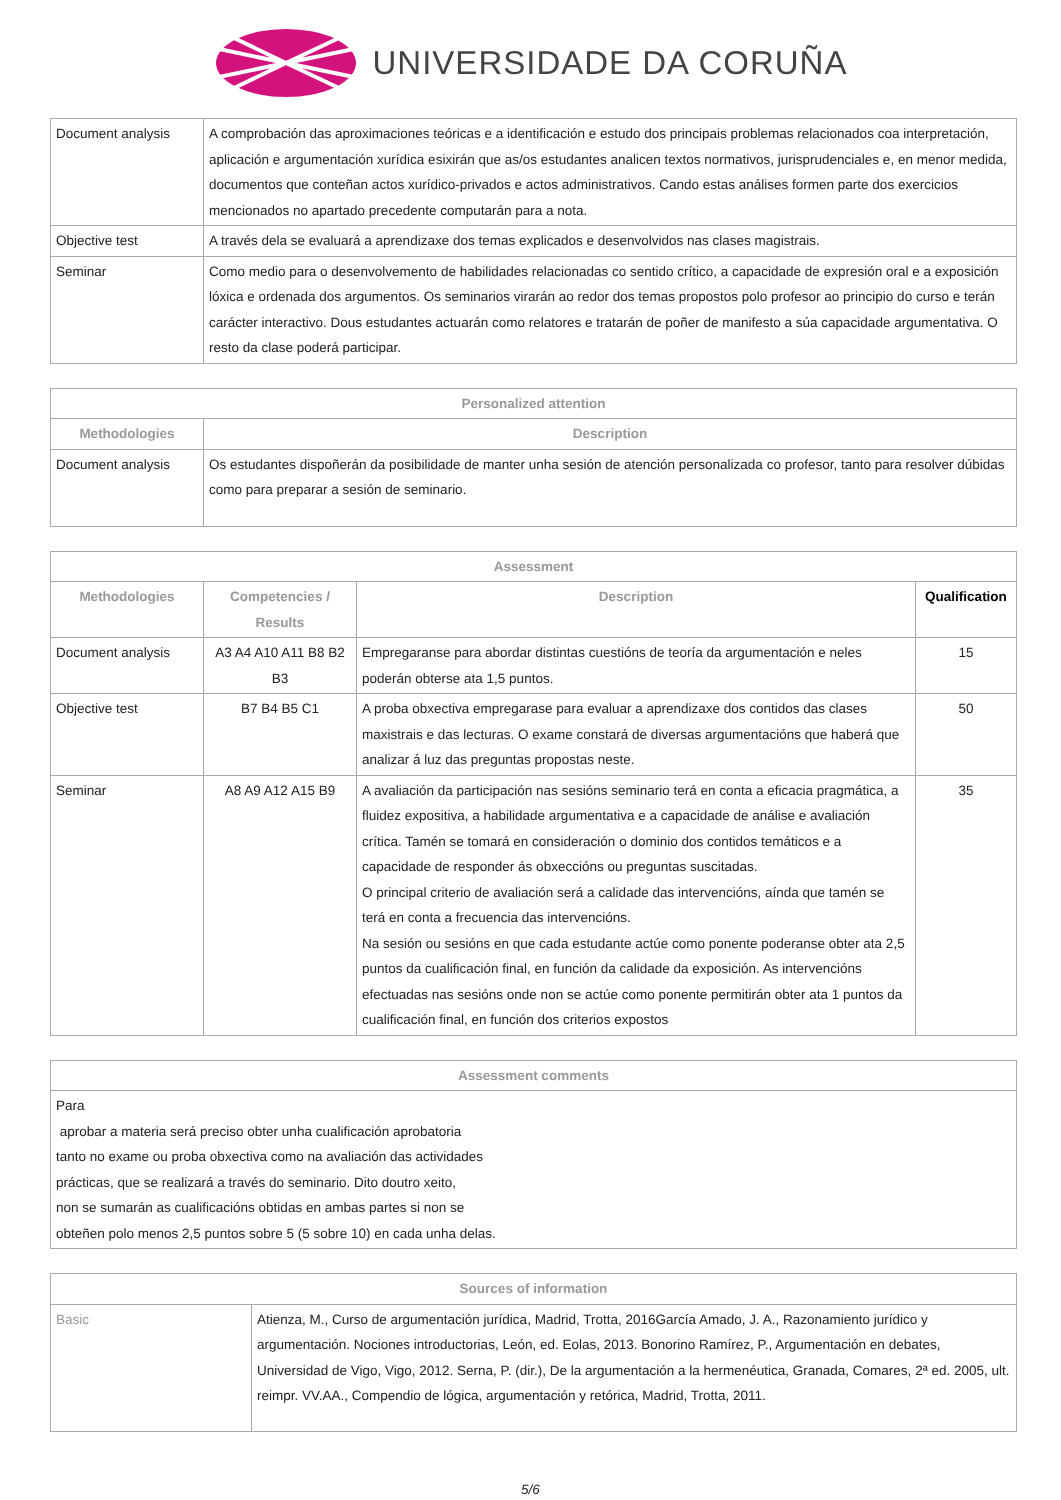UNIVERSIDADE DA CORUÑA
| Document analysis | A comprobación das aproximaciones teóricas e a identificación e estudo dos principais problemas relacionados coa interpretación, aplicación e argumentación xurídica esixirán que as/os estudantes analicen textos normativos, jurisprudenciales e, en menor medida, documentos que conteñan actos xurídico-privados e actos administrativos. Cando estas análises formen parte dos exercicios mencionados no apartado precedente computarán para a nota. |
| Objective test | A través dela se evaluará a aprendizaxe dos temas explicados e desenvolvidos nas clases magistrais. |
| Seminar | Como medio para o desenvolvemento de habilidades relacionadas co sentido crítico, a capacidade de expresión oral e a exposición lóxica e ordenada dos argumentos. Os seminarios virarán ao redor dos temas propostos polo profesor ao principio do curso e terán carácter interactivo. Dous estudantes actuarán como relatores e tratarán de poñer de manifesto a súa capacidade argumentativa. O resto da clase poderá participar. |
| Personalized attention | |
| --- | --- |
| Methodologies | Description |
| Document analysis | Os estudantes dispoñerán da posibilidade de manter unha sesión de atención personalizada co profesor, tanto para resolver dúbidas como para preparar a sesión de seminario. |
| Assessment | | | |
| --- | --- | --- | --- |
| Methodologies | Competencies / Results | Description | Qualification |
| Document analysis | A3 A4 A10 A11 B8 B2 B3 | Empregaranse para abordar distintas cuestións de teoría da argumentación e neles poderán obterse ata 1,5 puntos. | 15 |
| Objective test | B7 B4 B5 C1 | A proba obxectiva empregarase para evaluar a aprendizaxe dos contidos das clases maxistrais e das lecturas. O exame constará de diversas argumentacións que haberá que analizar á luz das preguntas propostas neste. | 50 |
| Seminar | A8 A9 A12 A15 B9 | A avaliación da participación nas sesións seminario terá en conta a eficacia pragmática, a fluidez expositiva, a habilidade argumentativa e a capacidade de análise e avaliación crítica. Tamén se tomará en consideración o dominio dos contidos temáticos e a capacidade de responder ás obxeccións ou preguntas suscitadas. O principal criterio de avaliación será a calidade das intervencións, aínda que tamén se terá en conta a frecuencia das intervencións. Na sesión ou sesións en que cada estudante actúe como ponente poderanse obter ata 2,5 puntos da cualificación final, en función da calidade da exposición. As intervencións efectuadas nas sesións onde non se actúe como ponente permitirán obter ata 1 puntos da cualificación final, en función dos criterios expostos | 35 |
| Assessment comments |
| --- |
| Para aprobar a materia será preciso obter unha cualificación aprobatoria tanto no exame ou proba obxectiva como na avaliación das actividades prácticas, que se realizará a través do seminario. Dito doutro xeito, non se sumarán as cualificacións obtidas en ambas partes si non se obteñen polo menos 2,5 puntos sobre 5 (5 sobre 10) en cada unha delas. |
| Sources of information | |
| --- | --- |
| Basic | Atienza, M., Curso de argumentación jurídica, Madrid, Trotta, 2016García Amado, J. A., Razonamiento jurídico y argumentación. Nociones introductorias, León, ed. Eolas, 2013. Bonorino Ramírez, P., Argumentación en debates, Universidad de Vigo, Vigo, 2012. Serna, P. (dir.), De la argumentación a la hermenéutica, Granada, Comares, 2ª ed. 2005, ult. reimpr. VV.AA., Compendio de lógica, argumentación y retórica, Madrid, Trotta, 2011. |
5/6